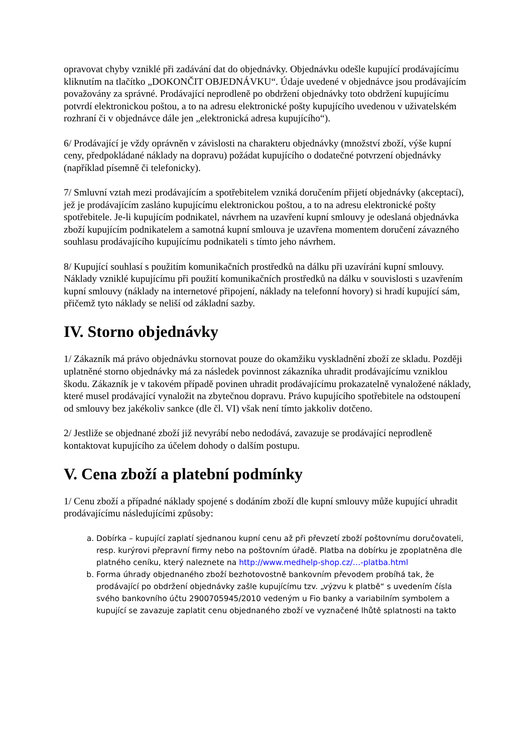opravovat chyby vzniklé při zadávání dat do objednávky. Objednávku odešle kupující prodávajícímu kliknutím na tlačítko „DOKONČIT OBJEDNÁVKU“. Údaje uvedené v objednávce jsou prodávajícím považovány za správné. Prodávající neprodleně po obdržení objednávky toto obdržení kupujícímu potvrdí elektronickou poštou, a to na adresu elektronické pošty kupujícího uvedenou v uživatelském rozhraní či v objednávce dále jen „elektronická adresa kupujícího“).
6/ Prodávající je vždy oprávněn v závislosti na charakteru objednávky (množství zboží, výše kupní ceny, předpokládané náklady na dopravu) požádat kupujícího o dodatečné potvrzení objednávky (například písemně či telefonicky).
7/ Smluvní vztah mezi prodávajícím a spotřebitelem vzniká doručením přijetí objednávky (akceptací), jež je prodávajícím zasláno kupujícímu elektronickou poštou, a to na adresu elektronické pošty spotřebitele. Je-li kupujícím podnikatel, návrhem na uzavření kupní smlouvy je odeslaná objednávka zboží kupujícím podnikatelem a samotná kupní smlouva je uzavřena momentem doručení závazného souhlasu prodávajícího kupujícímu podnikateli s tímto jeho návrhem.
8/ Kupující souhlasí s použitím komunikačních prostředků na dálku při uzavírání kupní smlouvy. Náklady vzniklé kupujícímu při použití komunikačních prostředků na dálku v souvislosti s uzavřením kupní smlouvy (náklady na internetové připojení, náklady na telefonní hovory) si hradí kupující sám, přičemž tyto náklady se neliší od základní sazby.
IV. Storno objednávky
1/ Zákazník má právo objednávku stornovat pouze do okamžiku vyskladnění zboží ze skladu. Později uplatněné storno objednávky má za následek povinnost zákazníka uhradit prodávajícímu vzniklou škodu. Zákazník je v takovém případě povinen uhradit prodávajícímu prokazatelně vynaložené náklady, které musel prodávající vynaložit na zbytečnou dopravu. Právo kupujícího spotřebitele na odstoupení od smlouvy bez jakékoliv sankce (dle čl. VI) však není tímto jakkoliv dotčeno.
2/ Jestliže se objednané zboží již nevyrábí nebo nedodává, zavazuje se prodávající neprodleně kontaktovat kupujícího za účelem dohody o dalším postupu.
V. Cena zboží a platební podmínky
1/ Cenu zboží a případné náklady spojené s dodáním zboží dle kupní smlouvy může kupující uhradit prodávajícímu následujícími způsoby:
a. Dobírka – kupující zaplatí sjednanou kupní cenu až při převzetí zboží poštovnímu doručovateli, resp. kurýrovi přepravní firmy nebo na poštovním úřadě. Platba na dobírku je zpoplatněna dle platného ceníku, který naleznete na http://www.medhelp-shop.cz/…-platba.html
b. Forma úhrady objednaného zboží bezhotovostně bankovním převodem probíhá tak, že prodávající po obdržení objednávky zašle kupujícímu tzv. „výzvu k platbě“ s uvedením čísla svého bankovního účtu 2900705945/2010 vedeným u Fio banky a variabilním symbolem a kupující se zavazuje zaplatit cenu objednaného zboží ve vyznačené lhůtě splatnosti na takto